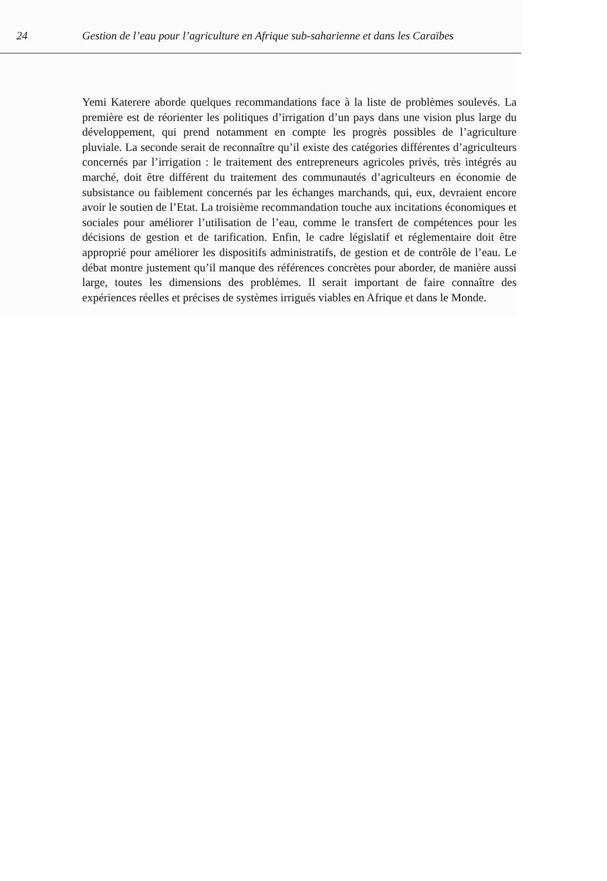24 Gestion de l’eau pour l’agriculture en Afrique sub-saharienne et dans les Caraïbes
Yemi Katerere aborde quelques recommandations face à la liste de problèmes soulevés. La première est de réorienter les politiques d’irrigation d’un pays dans une vision plus large du développement, qui prend notamment en compte les progrès possibles de l’agriculture pluviale. La seconde serait de reconnaître qu’il existe des catégories différentes d’agriculteurs concernés par l’irrigation : le traitement des entrepreneurs agricoles privés, très intégrés au marché, doit être différent du traitement des communautés d’agriculteurs en économie de subsistance ou faiblement concernés par les échanges marchands, qui, eux, devraient encore avoir le soutien de l’Etat. La troisième recommandation touche aux incitations économiques et sociales pour améliorer l’utilisation de l’eau, comme le transfert de compétences pour les décisions de gestion et de tarification. Enfin, le cadre législatif et réglementaire doit être approprié pour améliorer les dispositifs administratifs, de gestion et de contrôle de l’eau. Le débat montre justement qu’il manque des références concrètes pour aborder, de manière aussi large, toutes les dimensions des problèmes. Il serait important de faire connaître des expériences réelles et précises de systèmes irrigués viables en Afrique et dans le Monde.